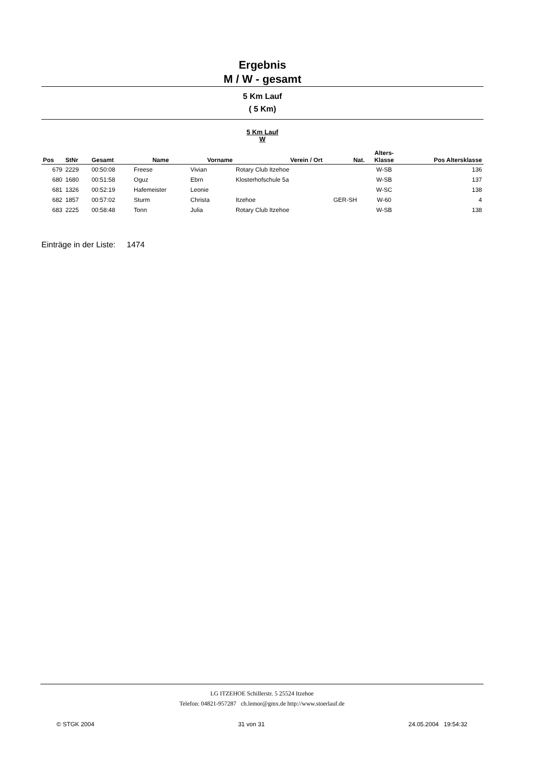Ergebnis
M / W - gesamt
5 Km Lauf
( 5 Km)
5 Km Lauf
W
| Pos | StNr | Gesamt | Name | Vorname | Verein / Ort | Nat. | Alters- Klasse | Pos Altersklasse |
| --- | --- | --- | --- | --- | --- | --- | --- | --- |
| 679 | 2229 | 00:50:08 | Freese | Vivian | Rotary Club Itzehoe | | W-SB | 136 |
| 680 | 1680 | 00:51:58 | Oguz | Ebrn | Klosterhofschule 5a | | W-SB | 137 |
| 681 | 1326 | 00:52:19 | Hafemeister | Leonie | | | W-SC | 138 |
| 682 | 1857 | 00:57:02 | Sturm | Christa | Itzehoe | GER-SH | W-60 | 4 |
| 683 | 2225 | 00:58:48 | Tonn | Julia | Rotary Club Itzehoe | | W-SB | 138 |
Einträge in der Liste: 1474
LG ITZEHOE Schillerstr. 5 25524 Itzehoe
Telefon: 04821-957287 ch.lemor@gmx.de http://www.stoerlauf.de
© STGK 2004 31 von 31 24.05.2004 19:54:32